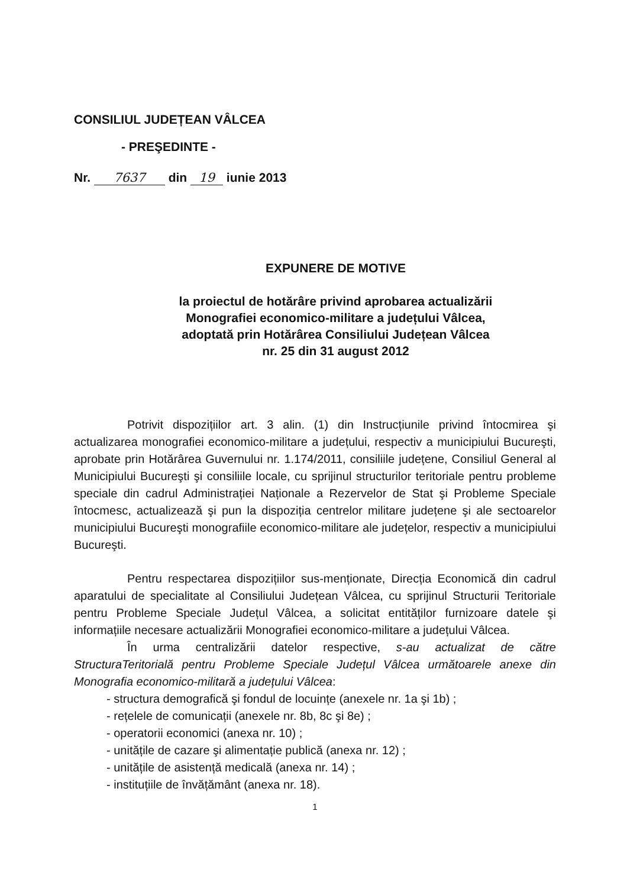CONSILIUL JUDEȚEAN VÂLCEA
- PREŞEDINTE -
Nr. 7637 din 19 iunie 2013
EXPUNERE DE MOTIVE
la proiectul de hotărâre privind aprobarea actualizării
Monografiei economico-militare a județului Vâlcea,
adoptată prin Hotărârea Consiliului Județean Vâlcea
nr. 25 din 31 august 2012
Potrivit dispozițiilor art. 3 alin. (1) din Instrucțiunile privind întocmirea şi actualizarea monografiei economico-militare a județului, respectiv a municipiului Bucureşti, aprobate prin Hotărârea Guvernului nr. 1.174/2011, consiliile județene, Consiliul General al Municipiului Bucureşti şi consiliile locale, cu sprijinul structurilor teritoriale pentru probleme speciale din cadrul Administrației Naționale a Rezervelor de Stat şi Probleme Speciale întocmesc, actualizează şi pun la dispoziția centrelor militare județene şi ale sectoarelor municipiului Bucureşti monografiile economico-militare ale județelor, respectiv a municipiului Bucureşti.
Pentru respectarea dispozițiilor sus-menționate, Direcția Economică din cadrul aparatului de specialitate al Consiliului Județean Vâlcea, cu sprijinul Structurii Teritoriale pentru Probleme Speciale Județul Vâlcea, a solicitat entităților furnizoare datele şi informațiile necesare actualizării Monografiei economico-militare a județului Vâlcea.
În urma centralizării datelor respective, s-au actualizat de către StructuraTeritorială pentru Probleme Speciale Județul Vâlcea următoarele anexe din Monografia economico-militară a județului Vâlcea:
- structura demografică şi fondul de locuințe (anexele nr. 1a şi 1b) ;
- rețelele de comunicații (anexele nr. 8b, 8c şi 8e) ;
- operatorii economici (anexa nr. 10) ;
- unitățile de cazare şi alimentație publică (anexa nr. 12) ;
- unitățile de asistență medicală (anexa nr. 14) ;
- instituțiile de învățământ (anexa nr. 18).
1